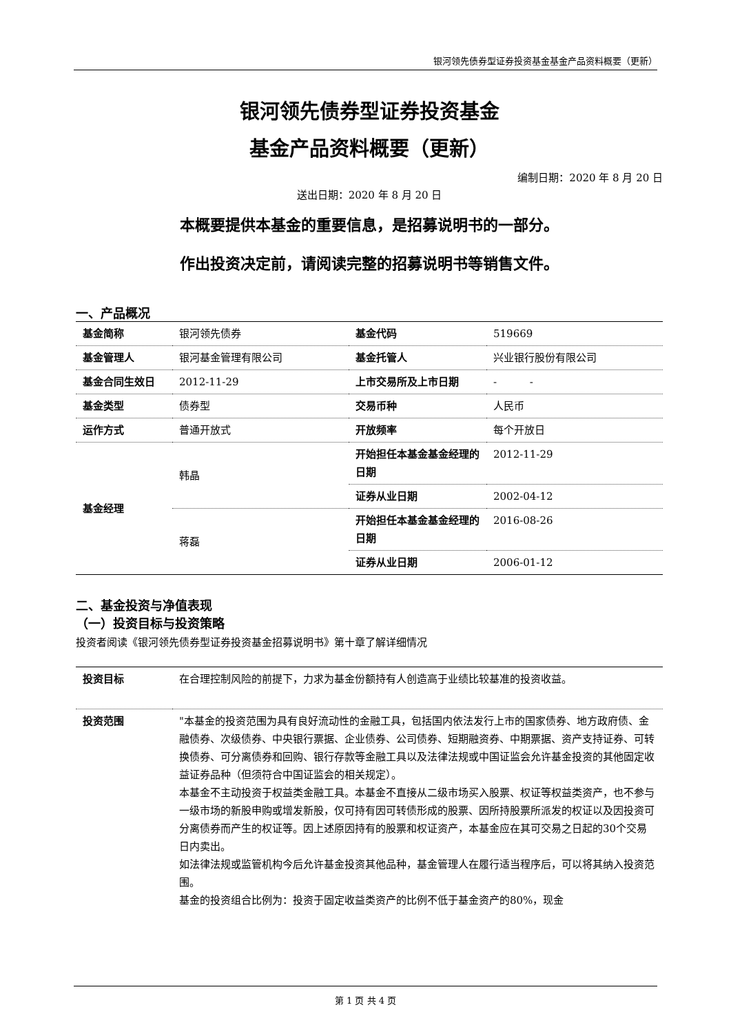银河领先债券型证券投资基金基金产品资料概要（更新）
银河领先债券型证券投资基金
基金产品资料概要（更新）
编制日期：2020 年 8 月 20 日
送出日期：2020 年 8 月 20 日
本概要提供本基金的重要信息，是招募说明书的一部分。
作出投资决定前，请阅读完整的招募说明书等销售文件。
一、产品概况
| 基金简称 | 银河领先债券 | 基金代码 | 519669 |
| 基金管理人 | 银河基金管理有限公司 | 基金托管人 | 兴业银行股份有限公司 |
| 基金合同生效日 | 2012-11-29 | 上市交易所及上市日期 | - - |
| 基金类型 | 债券型 | 交易币种 | 人民币 |
| 运作方式 | 普通开放式 | 开放频率 | 每个开放日 |
| 基金经理 | 韩晶 | 开始担任本基金基金经理的日期 | 2012-11-29 |
| | | 证券从业日期 | 2002-04-12 |
| | 蒋磊 | 开始担任本基金基金经理的日期 | 2016-08-26 |
| | | 证券从业日期 | 2006-01-12 |
二、基金投资与净值表现
（一）投资目标与投资策略
投资者阅读《银河领先债券型证券投资基金招募说明书》第十章了解详细情况
| 投资目标 | 在合理控制风险的前提下，力求为基金份额持有人创造高于业绩比较基准的投资收益。 |
| 投资范围 | "本基金的投资范围为具有良好流动性的金融工具，包括国内依法发行上市的国家债券、地方政府债、金融债券、次级债券、中央银行票据、企业债券、公司债券、短期融资券、中期票据、资产支持证券、可转换债券、可分离债券和回购、银行存款等金融工具以及法律法规或中国证监会允许基金投资的其他固定收益证券品种（但须符合中国证监会的相关规定）。 本基金不主动投资于权益类金融工具。本基金不直接从二级市场买入股票、权证等权益类资产，也不参与一级市场的新股申购或增发新股，仅可持有因可转债形成的股票、因所持股票所派发的权证以及因投资可分离债券而产生的权证等。因上述原因持有的股票和权证资产，本基金应在其可交易之日起的30个交易日内卖出。 如法律法规或监管机构今后允许基金投资其他品种，基金管理人在履行适当程序后，可以将其纳入投资范围。 基金的投资组合比例为：投资于固定收益类资产的比例不低于基金资产的80%，现金 |
第 1 页 共 4 页